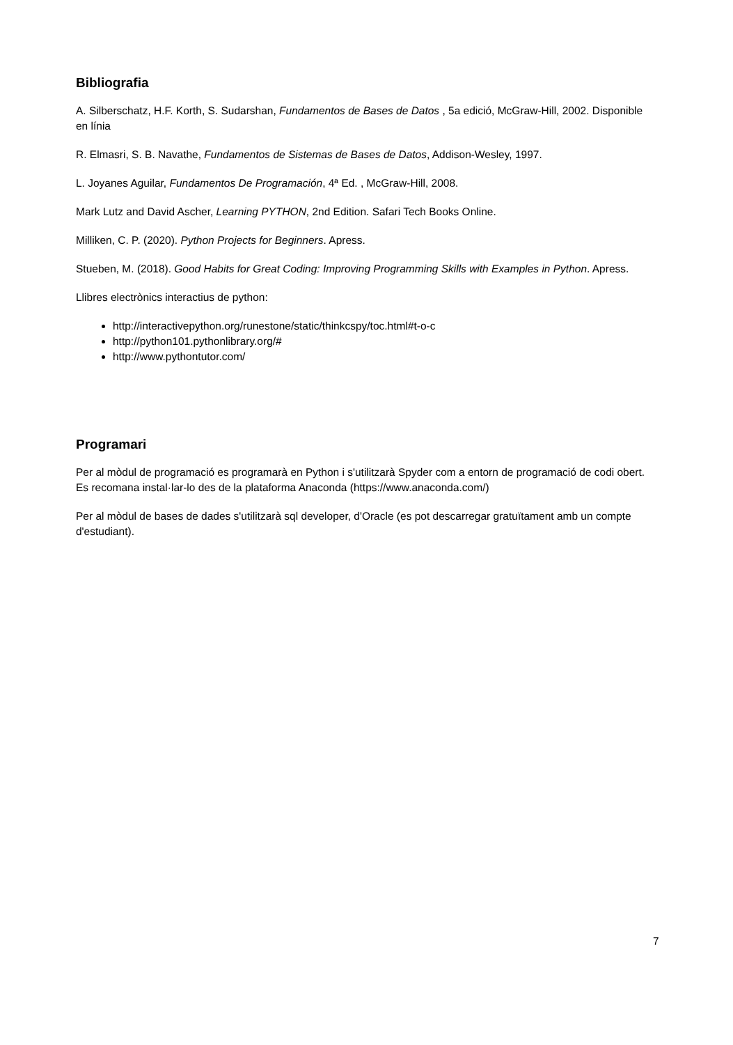Bibliografia
A. Silberschatz, H.F. Korth, S. Sudarshan, Fundamentos de Bases de Datos , 5a edició, McGraw-Hill, 2002. Disponible en línia
R. Elmasri, S. B. Navathe, Fundamentos de Sistemas de Bases de Datos, Addison-Wesley, 1997.
L. Joyanes Aguilar, Fundamentos De Programación, 4ª Ed. , McGraw-Hill, 2008.
Mark Lutz and David Ascher, Learning PYTHON, 2nd Edition. Safari Tech Books Online.
Milliken, C. P. (2020). Python Projects for Beginners. Apress.
Stueben, M. (2018). Good Habits for Great Coding: Improving Programming Skills with Examples in Python. Apress.
Llibres electrònics interactius de python:
http://interactivepython.org/runestone/static/thinkcspy/toc.html#t-o-c
http://python101.pythonlibrary.org/#
http://www.pythontutor.com/
Programari
Per al mòdul de programació es programarà en Python i s'utilitzarà Spyder com a entorn de programació de codi obert. Es recomana instal·lar-lo des de la plataforma Anaconda (https://www.anaconda.com/)
Per al mòdul de bases de dades s'utilitzarà sql developer, d'Oracle (es pot descarregar gratuïtament amb un compte d'estudiant).
7